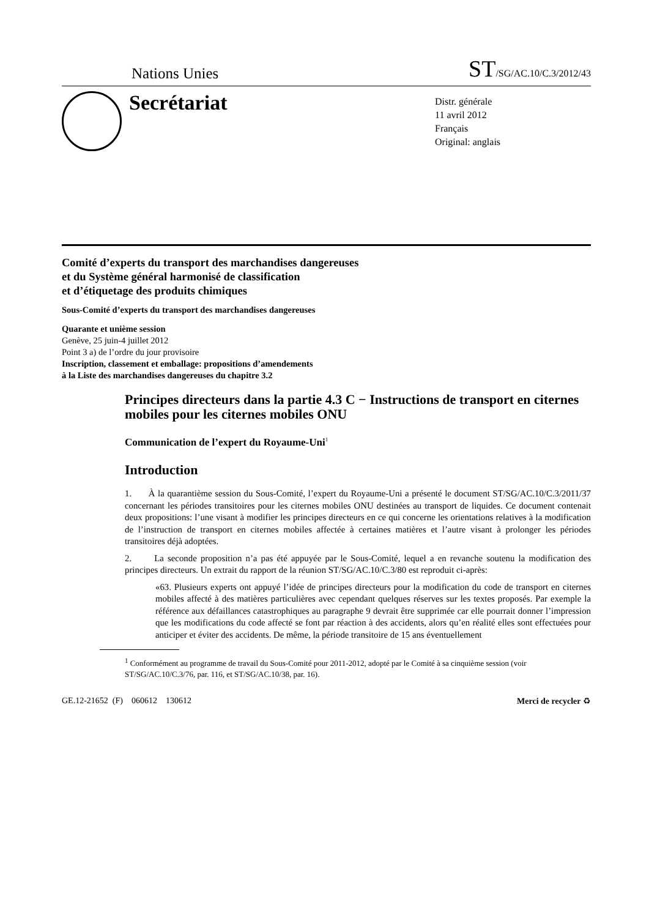Nations Unies ST/SG/AC.10/C.3/2012/43
Secrétariat
Distr. générale
11 avril 2012
Français
Original: anglais
Comité d’experts du transport des marchandises dangereuses
et du Système général harmonisé de classification
et d’étiquetage des produits chimiques
Sous-Comité d’experts du transport des marchandises dangereuses
Quarante et unième session
Genève, 25 juin-4 juillet 2012
Point 3 a) de l’ordre du jour provisoire
Inscription, classement et emballage: propositions d’amendements
à la Liste des marchandises dangereuses du chapitre 3.2
Principes directeurs dans la partie 4.3 C − Instructions de transport en citernes mobiles pour les citernes mobiles ONU
Communication de l’expert du Royaume-Uni<sup>1</sup>
Introduction
1. À la quarantième session du Sous-Comité, l’expert du Royaume-Uni a présenté le document ST/SG/AC.10/C.3/2011/37 concernant les périodes transitoires pour les citernes mobiles ONU destinées au transport de liquides. Ce document contenait deux propositions: l’une visant à modifier les principes directeurs en ce qui concerne les orientations relatives à la modification de l’instruction de transport en citernes mobiles affectée à certaines matières et l’autre visant à prolonger les périodes transitoires déjà adoptées.
2. La seconde proposition n’a pas été appuyée par le Sous-Comité, lequel a en revanche soutenu la modification des principes directeurs. Un extrait du rapport de la réunion ST/SG/AC.10/C.3/80 est reproduit ci-après:
«63. Plusieurs experts ont appuyé l’idée de principes directeurs pour la modification du code de transport en citernes mobiles affecté à des matières particulières avec cependant quelques réserves sur les textes proposés. Par exemple la référence aux défaillances catastrophiques au paragraphe 9 devrait être supprimée car elle pourrait donner l’impression que les modifications du code affecté se font par réaction à des accidents, alors qu’en réalité elles sont effectuées pour anticiper et éviter des accidents. De même, la période transitoire de 15 ans éventuellement
<sup>1</sup> Conformément au programme de travail du Sous-Comité pour 2011-2012, adopté par le Comité à sa cinquième session (voir ST/SG/AC.10/C.3/76, par. 116, et ST/SG/AC.10/38, par. 16).
GE.12-21652 (F) 060612 130612 Merci de recycler ♻